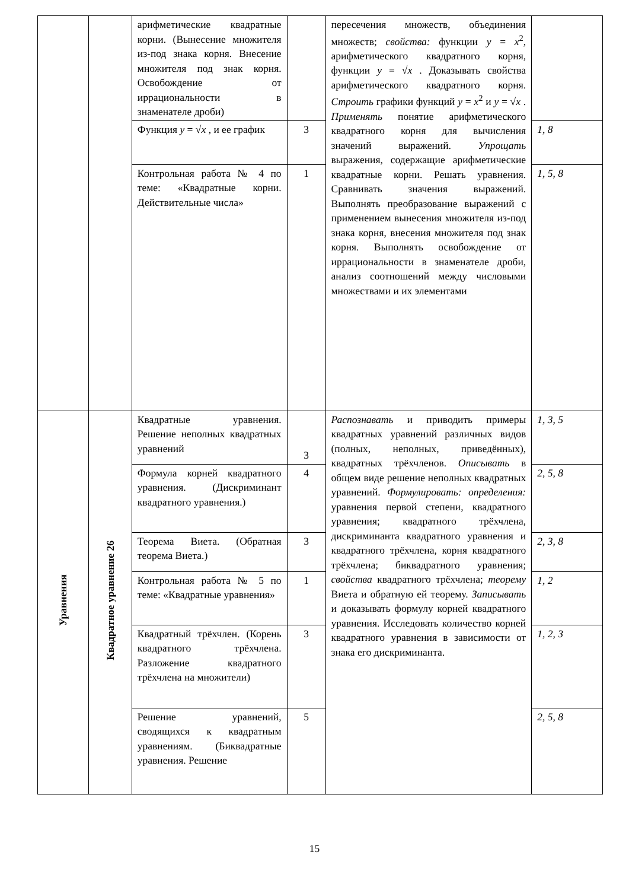| | | арифметические квадратные корни. (Вынесение множителя из-под знака корня. Внесение множителя под знак корня. Освобождение от иррациональности в знаменателе дроби) | | пересечения множеств, объединения множеств; свойства: функции y = x<sup>2</sup>, арифметического квадратного корня, функции y = √ x . Доказывать свойства арифметического квадратного корня. Строить графики функций y = x<sup>2</sup> и y = √ x . Применять понятие арифметического квадратного корня для вычисления значений выражений. Упрощать выражения, содержащие арифметические квадратные корни. Решать уравнения. Сравнивать значения выражений. Выполнять преобразование выражений с применением вынесения множителя из-под знака корня, внесения множителя под знак корня. Выполнять освобождение от иррациональности в знаменателе дроби, анализ соотношений между числовыми множествами и их элементами | |
| | | Функция y = √ x , и ее график | 3 | | 1, 8 |
| | | Контрольная работа № 4 по теме: «Квадратные корни. Действительные числа» | 1 | | 1, 5, 8 |
| Уравнения | Квадратное уравнение 26 | Квадратные уравнения. Решение неполных квадратных уравнений | 3 | Распознавать и приводить примеры квадратных уравнений различных видов (полных, неполных, приведённых), квадратных трёхчленов. Описывать в общем виде решение неполных квадратных уравнений. Формулировать: определения: уравнения первой степени, квадратного уравнения; квадратного трёхчлена, дискриминанта квадратного уравнения и квадратного трёхчлена, корня квадратного трёхчлена; биквадратного уравнения; свойства квадратного трёхчлена; теорему Виета и обратную ей теорему. Записывать и доказывать формулу корней квадратного уравнения. Исследовать количество корней квадратного уравнения в зависимости от знака его дискриминанта. | 1, 3, 5 |
| | | Формула корней квадратного уравнения. (Дискриминант квадратного уравнения.) | 4 | | 2, 5, 8 |
| | | Теорема Виета. (Обратная теорема Виета.) | 3 | | 2, 3, 8 |
| | | Контрольная работа № 5 по теме: «Квадратные уравнения» | 1 | | 1, 2 |
| | | Квадратный трёхчлен. (Корень квадратного трёхчлена. Разложение квадратного трёхчлена на множители) | 3 | | 1, 2, 3 |
| | | Решение уравнений, сводящихся к квадратным уравнениям. (Биквадратные уравнения. Решение | 5 | | 2, 5, 8 |
15